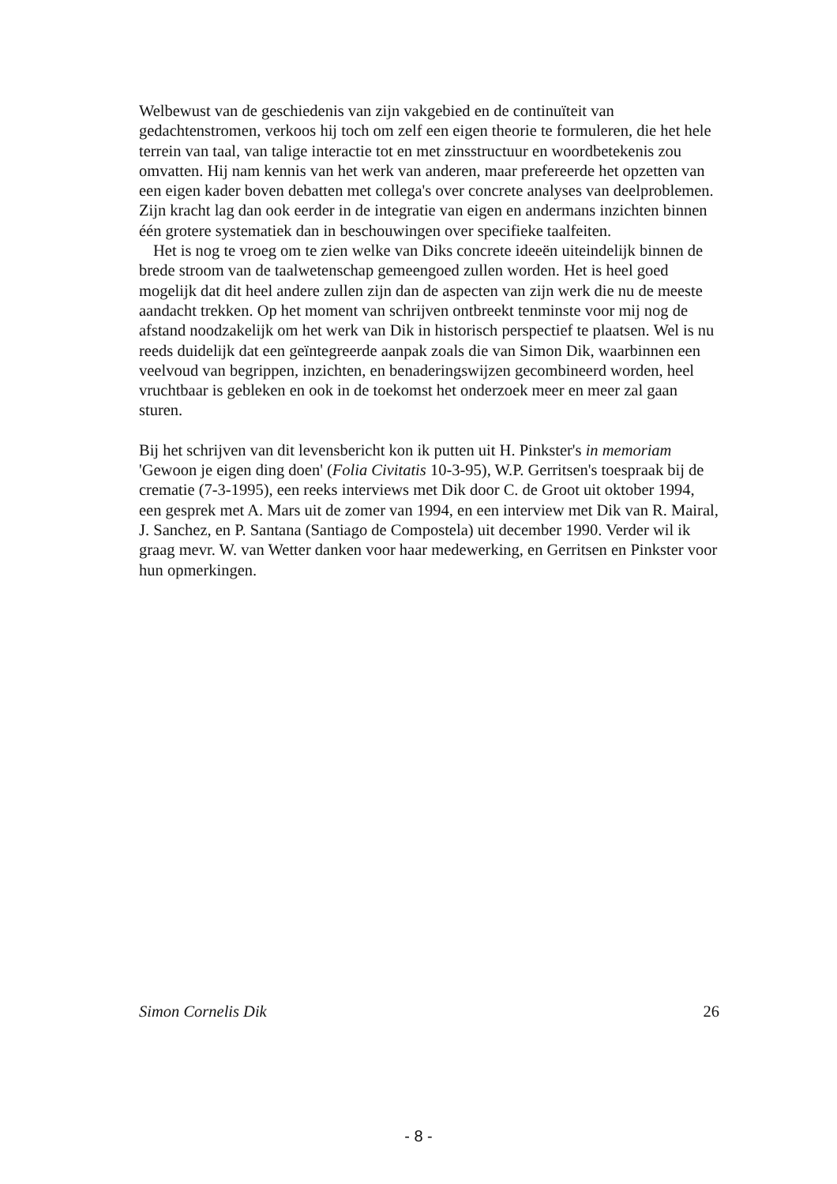Welbewust van de geschiedenis van zijn vakgebied en de continuïteit van gedachtenstromen, verkoos hij toch om zelf een eigen theorie te formuleren, die het hele terrein van taal, van talige interactie tot en met zinsstructuur en woordbetekenis zou omvatten. Hij nam kennis van het werk van anderen, maar prefereerde het opzetten van een eigen kader boven debatten met collega's over concrete analyses van deelproblemen. Zijn kracht lag dan ook eerder in de integratie van eigen en andermans inzichten binnen één grotere systematiek dan in beschouwingen over specifieke taalfeiten.
Het is nog te vroeg om te zien welke van Diks concrete ideeën uiteindelijk binnen de brede stroom van de taalwetenschap gemeengoed zullen worden. Het is heel goed mogelijk dat dit heel andere zullen zijn dan de aspecten van zijn werk die nu de meeste aandacht trekken. Op het moment van schrijven ontbreekt tenminste voor mij nog de afstand noodzakelijk om het werk van Dik in historisch perspectief te plaatsen. Wel is nu reeds duidelijk dat een geïntegreerde aanpak zoals die van Simon Dik, waarbinnen een veelvoud van begrippen, inzichten, en benaderingswijzen gecombineerd worden, heel vruchtbaar is gebleken en ook in de toekomst het onderzoek meer en meer zal gaan sturen.
Bij het schrijven van dit levensbericht kon ik putten uit H. Pinkster's in memoriam 'Gewoon je eigen ding doen' (Folia Civitatis 10-3-95), W.P. Gerritsen's toespraak bij de crematie (7-3-1995), een reeks interviews met Dik door C. de Groot uit oktober 1994, een gesprek met A. Mars uit de zomer van 1994, en een interview met Dik van R. Mairal, J. Sanchez, en P. Santana (Santiago de Compostela) uit december 1990. Verder wil ik graag mevr. W. van Wetter danken voor haar medewerking, en Gerritsen en Pinkster voor hun opmerkingen.
Simon Cornelis Dik 26
- 8 -